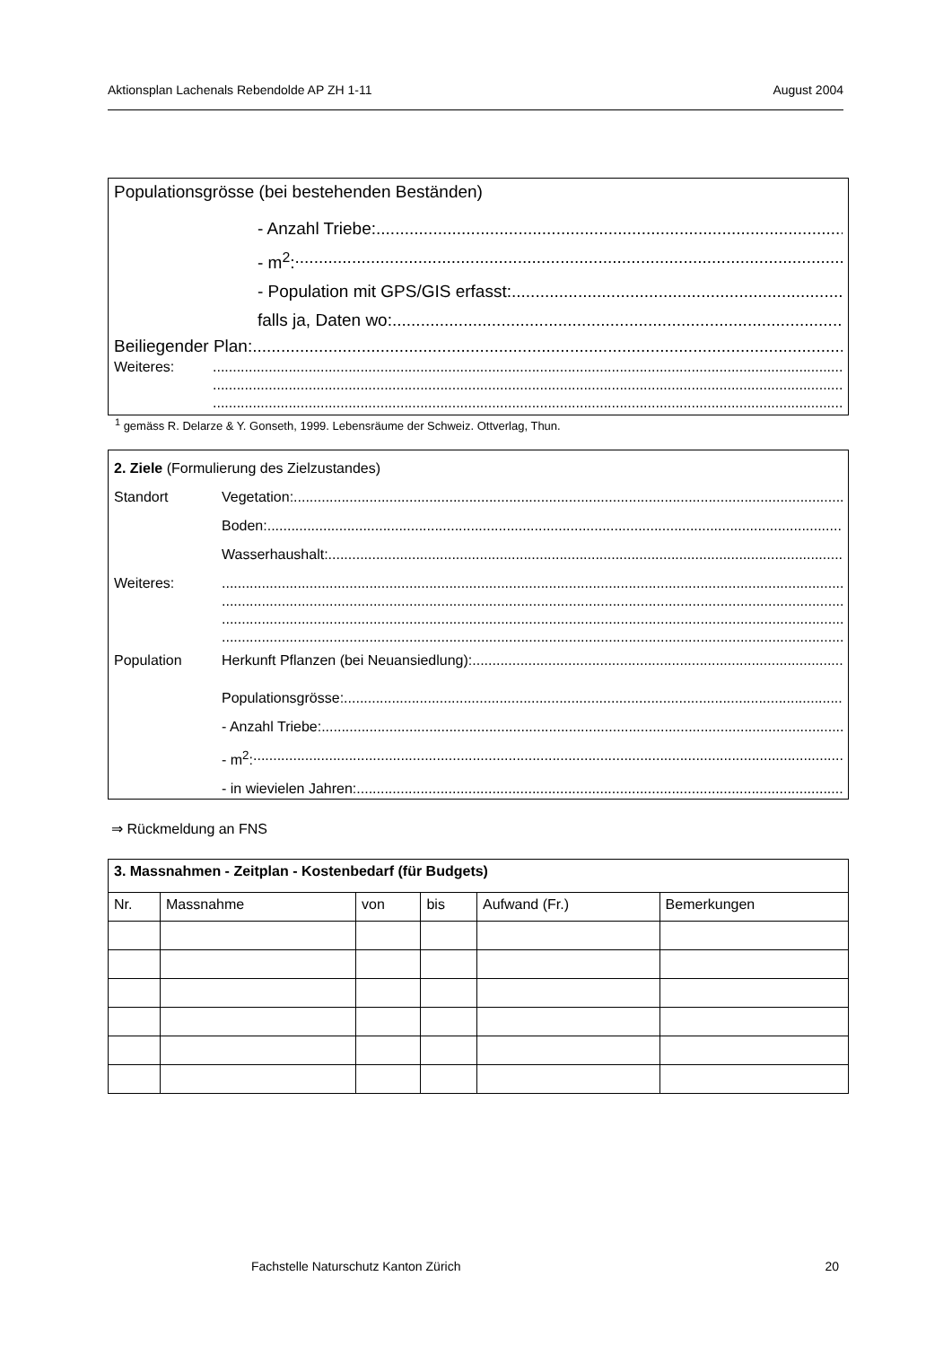Aktionsplan Lachenals Rebendolde AP ZH 1-11 August 2004
Populationsgrösse (bei bestehenden Beständen)
- Anzahl Triebe:
- m<sup>2</sup>:
- Population mit GPS/GIS erfasst:
falls ja, Daten wo:
Beiliegender Plan:
Weiteres:
<sup>1</sup> gemäss R. Delarze & Y. Gonseth, 1999. Lebensräume der Schweiz. Ottverlag, Thun.
2. Ziele (Formulierung des Zielzustandes)
Standort Vegetation:
Boden:
Wasserhaushalt:
Weiteres:
Population Herkunft Pflanzen (bei Neuansiedlung):
Populationsgrösse:
- Anzahl Triebe:
- m<sup>2</sup>:
- in wievielen Jahren:
⇒ Rückmeldung an FNS
| 3. Massnahmen - Zeitplan - Kostenbedarf (für Budgets) | | | | | |
| --- | --- | --- | --- | --- | --- |
| Nr. | Massnahme | von | bis | Aufwand (Fr.) | Bemerkungen |
Fachstelle Naturschutz Kanton Zürich 20